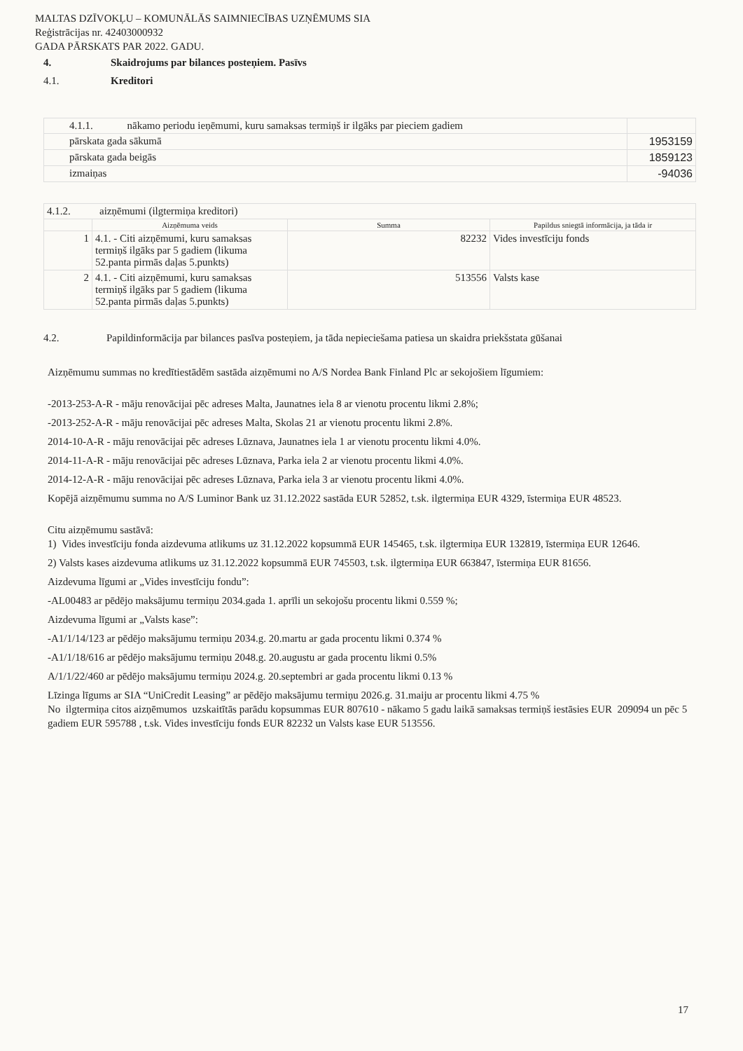MALTAS DZĪVOKĻU – KOMUNĀLĀS SAIMNIECĪBAS UZŅĒMUMS SIA
Reģistrācijas nr. 42403000932
GADA PĀRSKATS PAR 2022. GADU.
4. Skaidrojums par bilances posteņiem. Pasīvs
4.1. Kreditori
| 4.1.1. nākamo periodu ieņēmumi, kuru samaksas termiņš ir ilgāks par pieciem gadiem | |
| pārskata gada sākumā | 1953159 |
| pārskata gada beigās | 1859123 |
| izmaiņas | -94036 |
| 4.1.2. aizņēmumi (ilgtermiņa kreditori) | | | |
| | Aizņēmuma veids | Summa | Papildus sniegtā informācija, ja tāda ir |
| 1 | 4.1. - Citi aizņēmumi, kuru samaksas termiņš ilgāks par 5 gadiem (likuma 52.panta pirmās daļas 5.punkts) | 82232 | Vides investīciju fonds |
| 2 | 4.1. - Citi aizņēmumi, kuru samaksas termiņš ilgāks par 5 gadiem (likuma 52.panta pirmās daļas 5.punkts) | 513556 | Valsts kase |
4.2. Papildinformācija par bilances pasīva posteņiem, ja tāda nepieciešama patiesa un skaidra priekšstata gūšanai
Aizņēmumu summas no kredītiestādēm sastāda aizņēmumi no A/S Nordea Bank Finland Plc ar sekojošiem līgumiem:
-2013-253-A-R - māju renovācijai pēc adreses Malta, Jaunatnes iela 8 ar vienotu procentu likmi 2.8%;
-2013-252-A-R - māju renovācijai pēc adreses Malta, Skolas 21 ar vienotu procentu likmi 2.8%.
2014-10-A-R - māju renovācijai pēc adreses Lūznava, Jaunatnes iela 1 ar vienotu procentu likmi 4.0%.
2014-11-A-R - māju renovācijai pēc adreses Lūznava, Parka iela 2 ar vienotu procentu likmi 4.0%.
2014-12-A-R - māju renovācijai pēc adreses Lūznava, Parka iela 3 ar vienotu procentu likmi 4.0%.
Kopējā aizņēmumu summa no A/S Luminor Bank uz 31.12.2022 sastāda EUR 52852, t.sk. ilgtermiņa EUR 4329, īstermiņa EUR 48523.
Citu aizņēmumu sastāvā:
1) Vides investīciju fonda aizdevuma atlikums uz 31.12.2022 kopsummā EUR 145465, t.sk. ilgtermiņa EUR 132819, īstermiņa EUR 12646.
2) Valsts kases aizdevuma atlikums uz 31.12.2022 kopsummā EUR 745503, t.sk. ilgtermiņa EUR 663847, īstermiņa EUR 81656.
Aizdevuma līgumi ar „Vides investīciju fondu”:
-AL00483 ar pēdējo maksājumu termiņu 2034.gada 1. aprīli un sekojošu procentu likmi 0.559 %;
Aizdevuma līgumi ar „Valsts kase”:
-A1/1/14/123 ar pēdējo maksājumu termiņu 2034.g. 20.martu ar gada procentu likmi 0.374 %
-A1/1/18/616 ar pēdējo maksājumu termiņu 2048.g. 20.augustu ar gada procentu likmi 0.5%
A/1/1/22/460 ar pēdējo maksājumu termiņu 2024.g. 20.septembri ar gada procentu likmi 0.13 %
Līzinga līgums ar SIA “UniCredit Leasing” ar pēdējo maksājumu termiņu 2026.g. 31.maiju ar procentu likmi 4.75 %
No ilgtermiņa citos aizņēmumos uzskaitītās parādu kopsummas EUR 807610 - nākamo 5 gadu laikā samaksas termiņš iestāsies EUR 209094 un pēc 5 gadiem EUR 595788 , t.sk. Vides investīciju fonds EUR 82232 un Valsts kase EUR 513556.
17